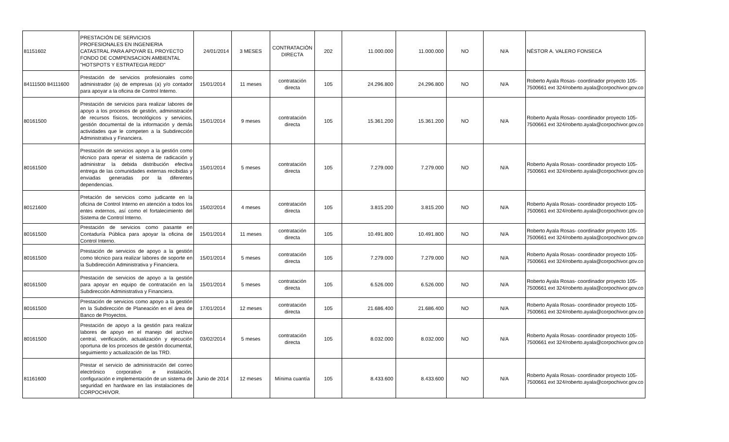| 81151602 | PRESTACIÓN DE SERVICIOS PROFESIONALES EN INGENIERIA CATASTRAL PARA APOYAR EL PROYECTO FONDO DE COMPENSACION AMBIENTAL "HOTSPOTS Y ESTRATEGIA REDD" | 24/01/2014 | 3 MESES | CONTRATACIÓN DIRECTA | 202 | 11.000.000 | 11.000.000 | NO | N/A | NÉSTOR A. VALERO FONSECA |
| 84111500 84111600 | Prestación de servicios profesionales como administrador (a) de empresas (a) y/o contador para apoyar a la oficina de Control Interno. | 15/01/2014 | 11 meses | contratación directa | 105 | 24.296.800 | 24.296.800 | NO | N/A | Roberto Ayala Rosas- coordinador proyecto 105- 7500661 ext 324/roberto.ayala@corpochivor.gov.co |
| 80161500 | Prestación de servicios para realizar labores de apoyo a los procesos de gestión, administración de recursos físicos, tecnológicos y servicios, gestión documental de la información y demás actividades que le competen a la Subdirección Administrativa y Financiera. | 15/01/2014 | 9 meses | contratación directa | 105 | 15.361.200 | 15.361.200 | NO | N/A | Roberto Ayala Rosas- coordinador proyecto 105- 7500661 ext 324/roberto.ayala@corpochivor.gov.co |
| 80161500 | Prestación de servicios apoyo a la gestión como técnico para operar el sistema de radicación y administrar la debida distribución efectiva entrega de las comunidades externas recibidas y enviadas generadas por la diferentes dependencias. | 15/01/2014 | 5 meses | contratación directa | 105 | 7.279.000 | 7.279.000 | NO | N/A | Roberto Ayala Rosas- coordinador proyecto 105- 7500661 ext 324/roberto.ayala@corpochivor.gov.co |
| 80121600 | Pretación de servicios como judicante en la oficina de Control Interno en atención a todos los entes externos, así como el fortalecimiento del Sistema de Control Interno. | 15/02/2014 | 4 meses | contratación directa | 105 | 3.815.200 | 3.815.200 | NO | N/A | Roberto Ayala Rosas- coordinador proyecto 105- 7500661 ext 324/roberto.ayala@corpochivor.gov.co |
| 80161500 | Prestación de servicios como pasante en Contaduría Pública para apoyar la oficina de Control Interno. | 15/01/2014 | 11 meses | contratación directa | 105 | 10.491.800 | 10.491.800 | NO | N/A | Roberto Ayala Rosas- coordinador proyecto 105- 7500661 ext 324/roberto.ayala@corpochivor.gov.co |
| 80161500 | Prestación de servicios de apoyo a la gestión como técnico para realizar labores de soporte en la Subdirección Administrativa y Financiera. | 15/01/2014 | 5 meses | contratación directa | 105 | 7.279.000 | 7.279.000 | NO | N/A | Roberto Ayala Rosas- coordinador proyecto 105- 7500661 ext 324/roberto.ayala@corpochivor.gov.co |
| 80161500 | Prestación de servicios de apoyo a la gestión para apoyar en equipo de contratación en la Subdirección Administrativa y Financiera. | 15/01/2014 | 5 meses | contratación directa | 105 | 6.526.000 | 6.526.000 | NO | N/A | Roberto Ayala Rosas- coordinador proyecto 105- 7500661 ext 324/roberto.ayala@corpochivor.gov.co |
| 80161500 | Prestación de servicios como apoyo a la gestión en la Subdirección de Planeación en el área de Banco de Proyectos. | 17/01/2014 | 12 meses | contratación directa | 105 | 21.686.400 | 21.686.400 | NO | N/A | Roberto Ayala Rosas- coordinador proyecto 105- 7500661 ext 324/roberto.ayala@corpochivor.gov.co |
| 80161500 | Prestación de apoyo a la gestión para realizar labores de apoyo en el manejo del archivo central, verificación, actualización y ejecución oportuna de los procesos de gestión documental, seguimiento y actualización de las TRD. | 03/02/2014 | 5 meses | contratación directa | 105 | 8.032.000 | 8.032.000 | NO | N/A | Roberto Ayala Rosas- coordinador proyecto 105- 7500661 ext 324/roberto.ayala@corpochivor.gov.co |
| 81161600 | Prestar el servicio de administración del correo electrónico corporativo e instalación, configuración e implementación de un sistema de seguridad en hardware en las instalaciones de CORPOCHIVOR. | Junio de 2014 | 12 meses | Mínima cuantía | 105 | 8.433.600 | 8.433.600 | NO | N/A | Roberto Ayala Rosas- coordinador proyecto 105- 7500661 ext 324/roberto.ayala@corpochivor.gov.co |